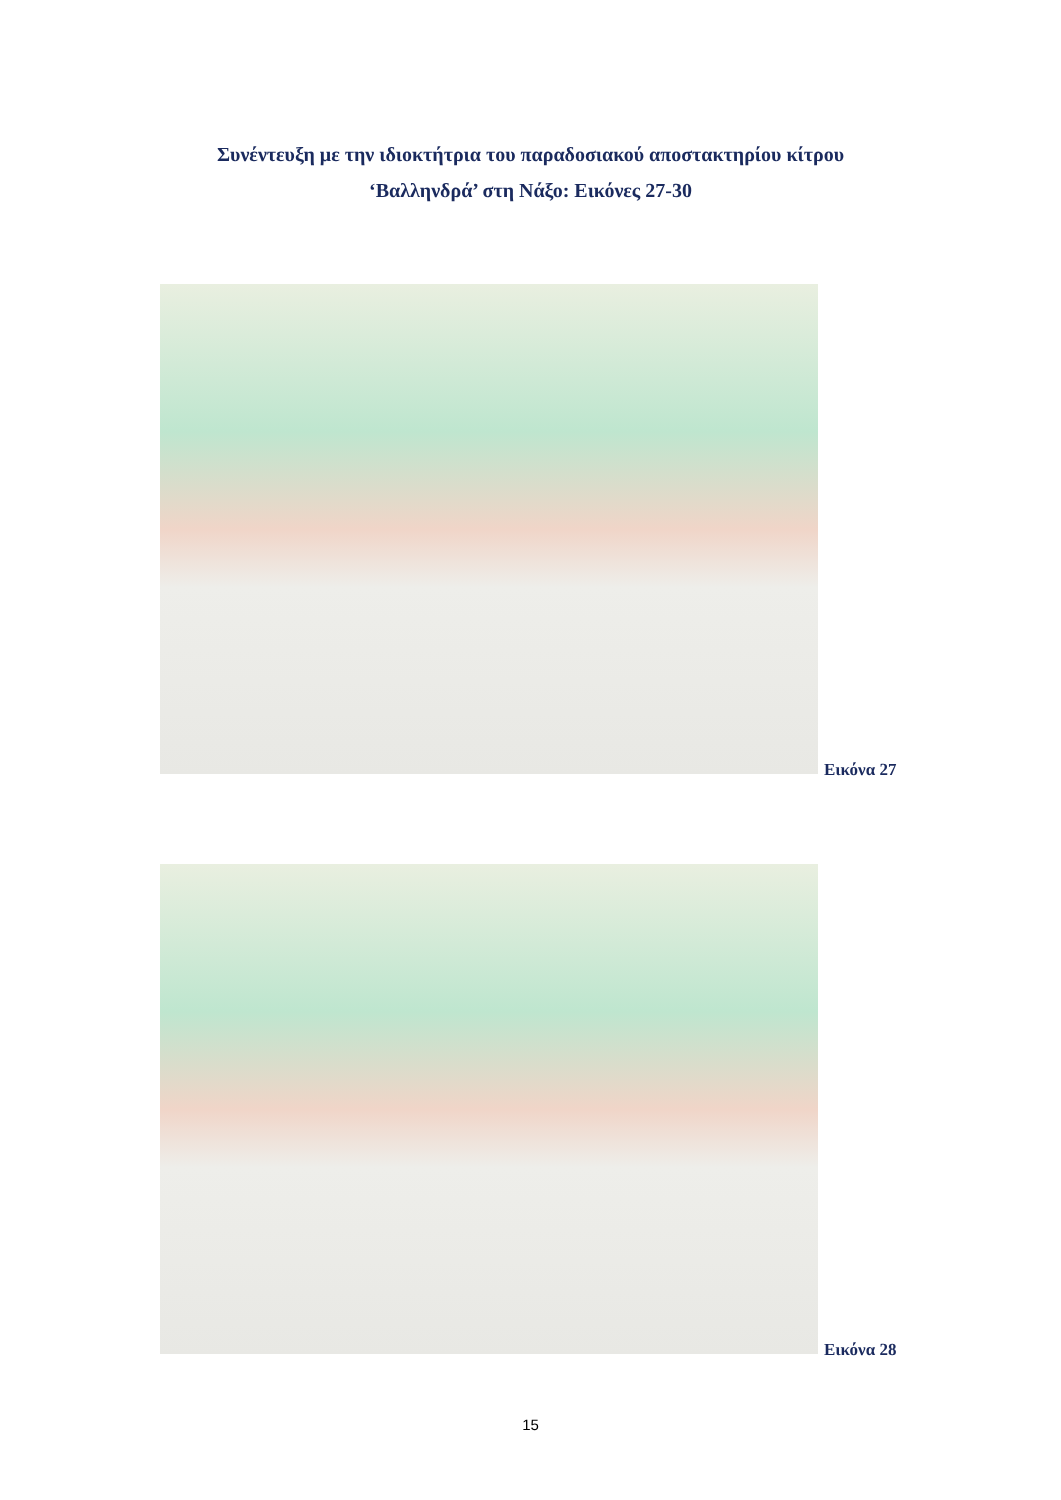Συνέντευξη με την ιδιοκτήτρια του παραδοσιακού αποστακτηρίου κίτρου
‘Βαλληνδρά’ στη Νάξο: Εικόνες 27-30
Εικόνα 27
Εικόνα 28
15